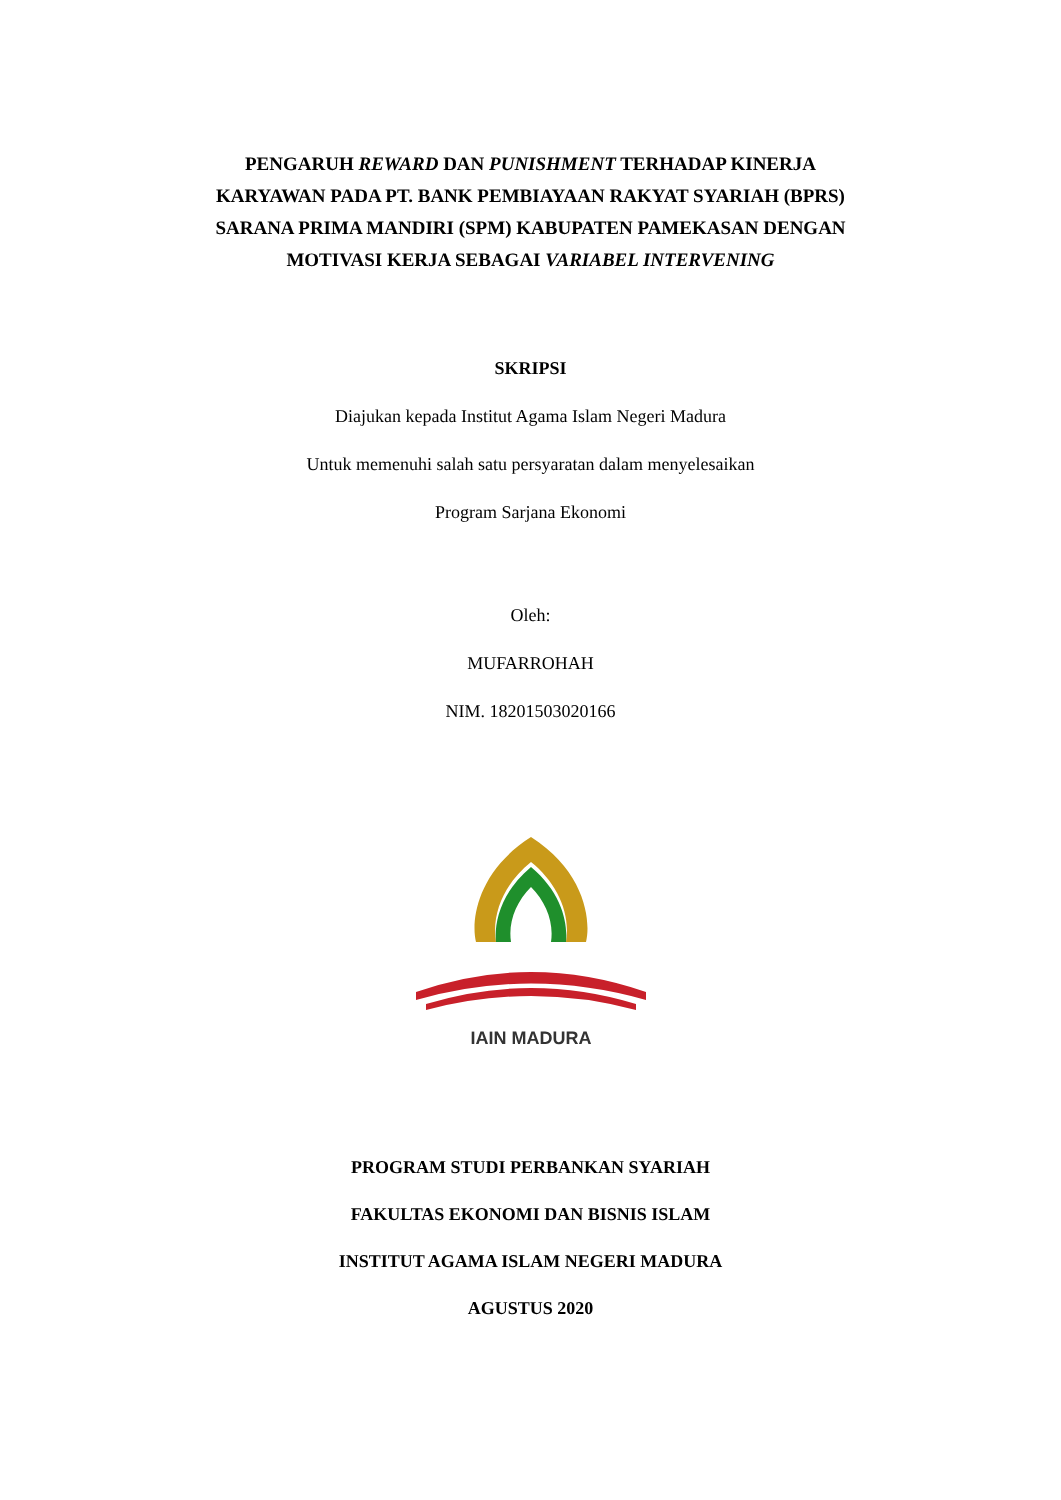PENGARUH REWARD DAN PUNISHMENT TERHADAP KINERJA
KARYAWAN PADA PT. BANK PEMBIAYAAN RAKYAT SYARIAH (BPRS)
SARANA PRIMA MANDIRI (SPM) KABUPATEN PAMEKASAN DENGAN
MOTIVASI KERJA SEBAGAI VARIABEL INTERVENING
SKRIPSI
Diajukan kepada Institut Agama Islam Negeri Madura
Untuk memenuhi salah satu persyaratan dalam menyelesaikan
Program Sarjana Ekonomi
Oleh:
MUFARROHAH
NIM. 18201503020166
IAIN MADURA
PROGRAM STUDI PERBANKAN SYARIAH
FAKULTAS EKONOMI DAN BISNIS ISLAM
INSTITUT AGAMA ISLAM NEGERI MADURA
AGUSTUS 2020